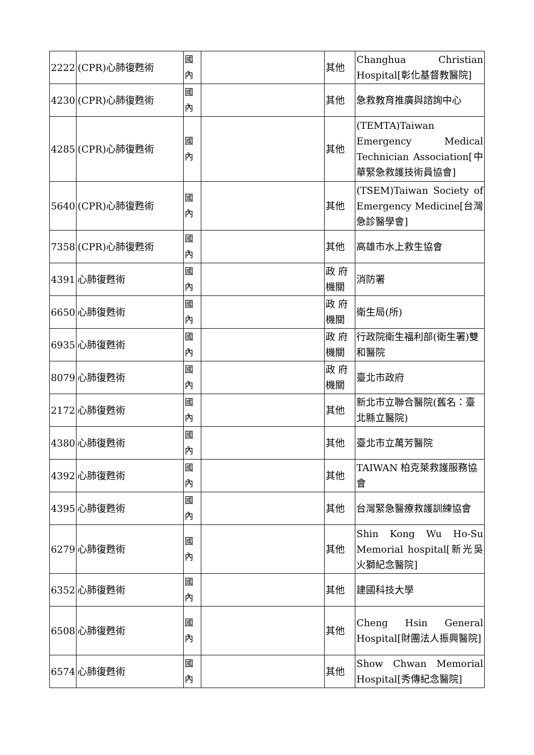| 2222 | (CPR)心肺復甦術 | 國 內 | | 其他 | Changhua Christian Hospital[彰化基督教醫院] |
| 4230 | (CPR)心肺復甦術 | 國 內 | | 其他 | 急救教育推廣與諮詢中心 |
| 4285 | (CPR)心肺復甦術 | 國 內 | | 其他 | (TEMTA)Taiwan Emergency Medical Technician Association[中華緊急救護技術員協會] |
| 5640 | (CPR)心肺復甦術 | 國 內 | | 其他 | (TSEM)Taiwan Society of Emergency Medicine[台灣急診醫學會] |
| 7358 | (CPR)心肺復甦術 | 國 內 | | 其他 | 高雄市水上救生協會 |
| 4391 | 心肺復甦術 | 國 內 | | 政 府 機關 | 消防署 |
| 6650 | 心肺復甦術 | 國 內 | | 政 府 機關 | 衛生局(所) |
| 6935 | 心肺復甦術 | 國 內 | | 政 府 機關 | 行政院衛生福利部(衛生署)雙和醫院 |
| 8079 | 心肺復甦術 | 國 內 | | 政 府 機關 | 臺北市政府 |
| 2172 | 心肺復甦術 | 國 內 | | 其他 | 新北市立聯合醫院(舊名：臺北縣立醫院) |
| 4380 | 心肺復甦術 | 國 內 | | 其他 | 臺北市立萬芳醫院 |
| 4392 | 心肺復甦術 | 國 內 | | 其他 | TAIWAN 柏克萊救護服務協會 |
| 4395 | 心肺復甦術 | 國 內 | | 其他 | 台灣緊急醫療救護訓練協會 |
| 6279 | 心肺復甦術 | 國 內 | | 其他 | Shin Kong Wu Ho-Su Memorial hospital[新光吳火獅紀念醫院] |
| 6352 | 心肺復甦術 | 國 內 | | 其他 | 建國科技大學 |
| 6508 | 心肺復甦術 | 國 內 | | 其他 | Cheng Hsin General Hospital[財團法人振興醫院] |
| 6574 | 心肺復甦術 | 國 內 | | 其他 | Show Chwan Memorial Hospital[秀傳紀念醫院] |